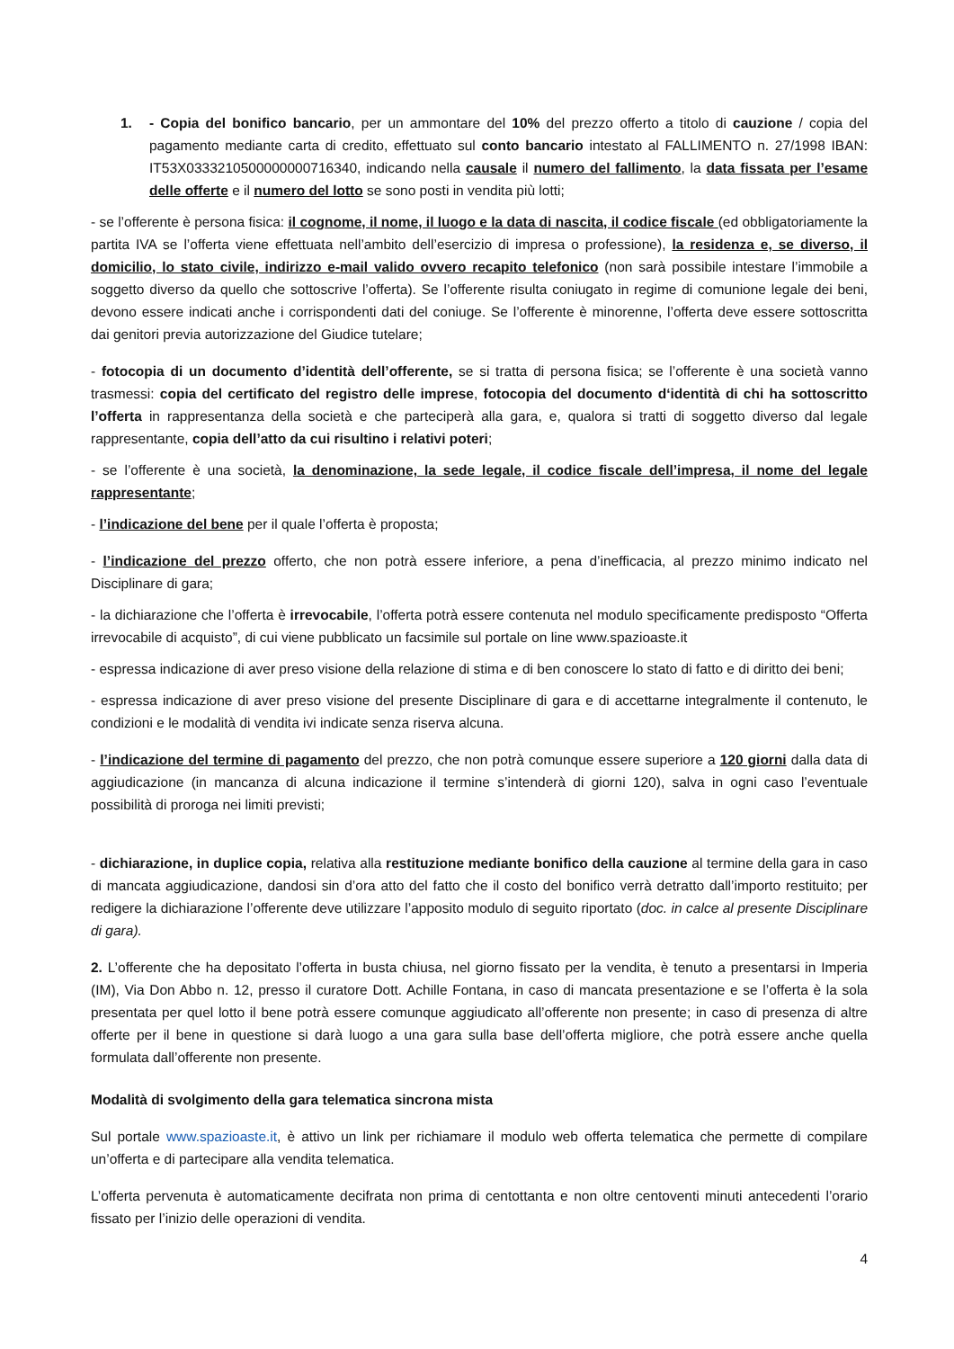1. - Copia del bonifico bancario, per un ammontare del 10% del prezzo offerto a titolo di cauzione / copia del pagamento mediante carta di credito, effettuato sul conto bancario intestato al FALLIMENTO n. 27/1998 IBAN: IT53X0333210500000000716340, indicando nella causale il numero del fallimento, la data fissata per l’esame delle offerte e il numero del lotto se sono posti in vendita più lotti;
- se l’offerente è persona fisica: il cognome, il nome, il luogo e la data di nascita, il codice fiscale (ed obbligatoriamente la partita IVA se l’offerta viene effettuata nell’ambito dell’esercizio di impresa o professione), la residenza e, se diverso, il domicilio, lo stato civile, indirizzo e-mail valido ovvero recapito telefonico (non sarà possibile intestare l’immobile a soggetto diverso da quello che sottoscrive l’offerta). Se l’offerente risulta coniugato in regime di comunione legale dei beni, devono essere indicati anche i corrispondenti dati del coniuge. Se l’offerente è minorenne, l’offerta deve essere sottoscritta dai genitori previa autorizzazione del Giudice tutelare;
- fotocopia di un documento d’identità dell’offerente, se si tratta di persona fisica; se l’offerente è una società vanno trasmessi: copia del certificato del registro delle imprese, fotocopia del documento d‘identità di chi ha sottoscritto l’offerta in rappresentanza della società e che parteciperà alla gara, e, qualora si tratti di soggetto diverso dal legale rappresentante, copia dell’atto da cui risultino i relativi poteri;
- se l’offerente è una società, la denominazione, la sede legale, il codice fiscale dell’impresa, il nome del legale rappresentante;
- l’indicazione del bene per il quale l’offerta è proposta;
- l’indicazione del prezzo offerto, che non potrà essere inferiore, a pena d’inefficacia, al prezzo minimo indicato nel Disciplinare di gara;
- la dichiarazione che l’offerta è irrevocabile, l’offerta potrà essere contenuta nel modulo specificamente predisposto “Offerta irrevocabile di acquisto”, di cui viene pubblicato un facsimile sul portale on line www.spazioaste.it
- espressa indicazione di aver preso visione della relazione di stima e di ben conoscere lo stato di fatto e di diritto dei beni;
- espressa indicazione di aver preso visione del presente Disciplinare di gara e di accettarne integralmente il contenuto, le condizioni e le modalità di vendita ivi indicate senza riserva alcuna.
- l’indicazione del termine di pagamento del prezzo, che non potrà comunque essere superiore a 120 giorni dalla data di aggiudicazione (in mancanza di alcuna indicazione il termine s’intenderà di giorni 120), salva in ogni caso l’eventuale possibilità di proroga nei limiti previsti;
- dichiarazione, in duplice copia, relativa alla restituzione mediante bonifico della cauzione al termine della gara in caso di mancata aggiudicazione, dandosi sin d’ora atto del fatto che il costo del bonifico verrà detratto dall’importo restituito; per redigere la dichiarazione l’offerente deve utilizzare l’apposito modulo di seguito riportato (doc. in calce al presente Disciplinare di gara).
2. L’offerente che ha depositato l’offerta in busta chiusa, nel giorno fissato per la vendita, è tenuto a presentarsi in Imperia (IM), Via Don Abbo n. 12, presso il curatore Dott. Achille Fontana, in caso di mancata presentazione e se l’offerta è la sola presentata per quel lotto il bene potrà essere comunque aggiudicato all’offerente non presente; in caso di presenza di altre offerte per il bene in questione si darà luogo a una gara sulla base dell’offerta migliore, che potrà essere anche quella formulata dall’offerente non presente.
Modalità di svolgimento della gara telematica sincrona mista
Sul portale www.spazioaste.it, è attivo un link per richiamare il modulo web offerta telematica che permette di compilare un’offerta e di partecipare alla vendita telematica.
L’offerta pervenuta è automaticamente decifrata non prima di centottanta e non oltre centoventi minuti antecedenti l’orario fissato per l’inizio delle operazioni di vendita.
4